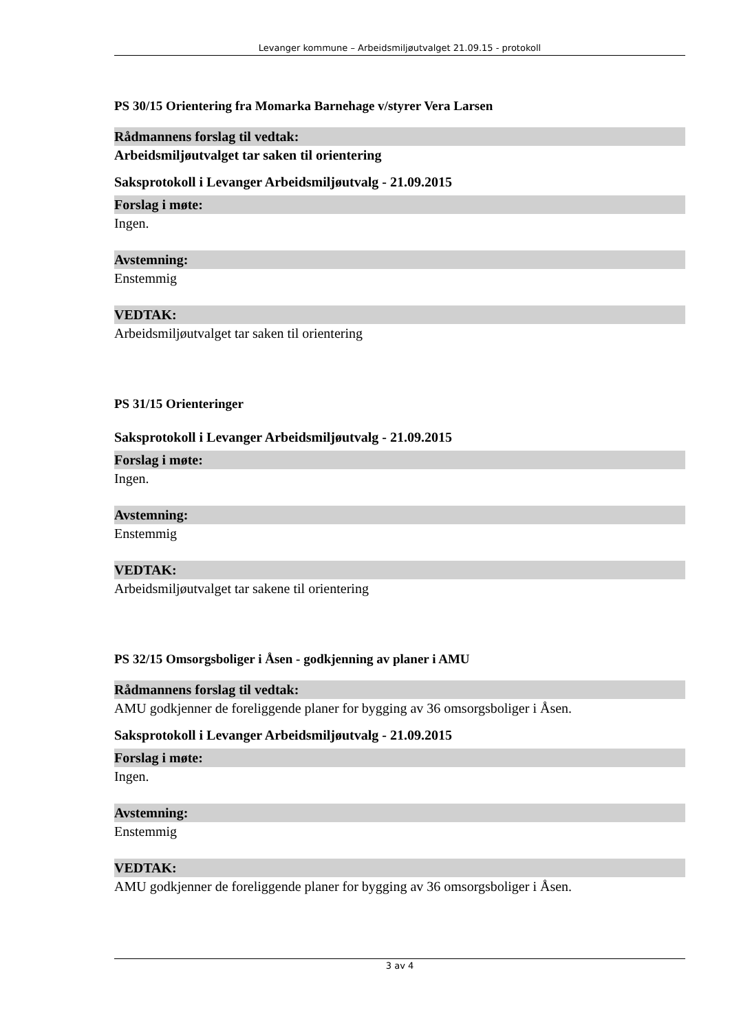Levanger kommune – Arbeidsmiljøutvalget 21.09.15 - protokoll
PS 30/15 Orientering fra Momarka Barnehage v/styrer Vera Larsen
Rådmannens forslag til vedtak:
Arbeidsmiljøutvalget tar saken til orientering
Saksprotokoll i Levanger Arbeidsmiljøutvalg - 21.09.2015
Forslag i møte:
Ingen.
Avstemning:
Enstemmig
VEDTAK:
Arbeidsmiljøutvalget tar saken til orientering
PS 31/15 Orienteringer
Saksprotokoll i Levanger Arbeidsmiljøutvalg - 21.09.2015
Forslag i møte:
Ingen.
Avstemning:
Enstemmig
VEDTAK:
Arbeidsmiljøutvalget tar sakene til orientering
PS 32/15 Omsorgsboliger i Åsen - godkjenning av planer i AMU
Rådmannens forslag til vedtak:
AMU godkjenner de foreliggende planer for bygging av 36 omsorgsboliger i Åsen.
Saksprotokoll i Levanger Arbeidsmiljøutvalg - 21.09.2015
Forslag i møte:
Ingen.
Avstemning:
Enstemmig
VEDTAK:
AMU godkjenner de foreliggende planer for bygging av 36 omsorgsboliger i Åsen.
3 av 4